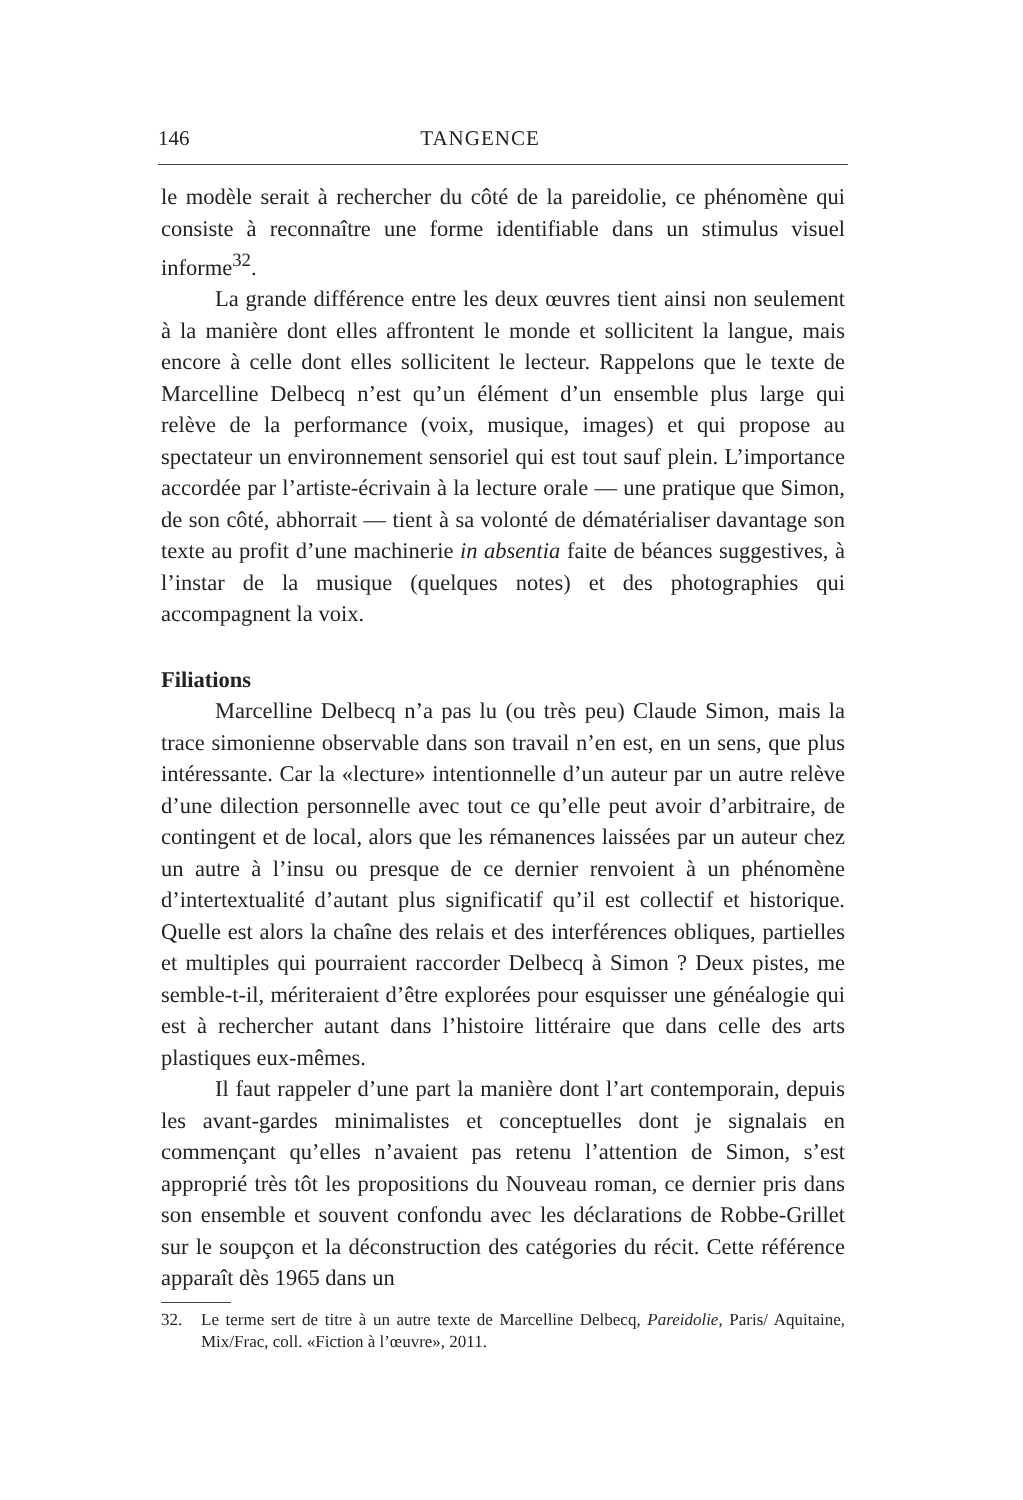146 TANGENCE
le modèle serait à rechercher du côté de la pareidolie, ce phénomène qui consiste à reconnaître une forme identifiable dans un stimulus visuel informe<sup>32</sup>.
La grande différence entre les deux œuvres tient ainsi non seulement à la manière dont elles affrontent le monde et sollicitent la langue, mais encore à celle dont elles sollicitent le lecteur. Rappelons que le texte de Marcelline Delbecq n’est qu’un élément d’un ensemble plus large qui relève de la performance (voix, musique, images) et qui propose au spectateur un environnement sensoriel qui est tout sauf plein. L’importance accordée par l’artiste-écrivain à la lecture orale — une pratique que Simon, de son côté, abhorrait — tient à sa volonté de dématérialiser davantage son texte au profit d’une machinerie in absentia faite de béances suggestives, à l’instar de la musique (quelques notes) et des photographies qui accompagnent la voix.
Filiations
Marcelline Delbecq n’a pas lu (ou très peu) Claude Simon, mais la trace simonienne observable dans son travail n’en est, en un sens, que plus intéressante. Car la «lecture» intentionnelle d’un auteur par un autre relève d’une dilection personnelle avec tout ce qu’elle peut avoir d’arbitraire, de contingent et de local, alors que les rémanences laissées par un auteur chez un autre à l’insu ou presque de ce dernier renvoient à un phénomène d’intertextualité d’autant plus significatif qu’il est collectif et historique. Quelle est alors la chaîne des relais et des interférences obliques, partielles et multiples qui pourraient raccorder Delbecq à Simon ? Deux pistes, me semble-t-il, mériteraient d’être explorées pour esquisser une généalogie qui est à rechercher autant dans l’histoire littéraire que dans celle des arts plastiques eux-mêmes.
Il faut rappeler d’une part la manière dont l’art contemporain, depuis les avant-gardes minimalistes et conceptuelles dont je signalais en commençant qu’elles n’avaient pas retenu l’attention de Simon, s’est approprié très tôt les propositions du Nouveau roman, ce dernier pris dans son ensemble et souvent confondu avec les déclarations de Robbe-Grillet sur le soupçon et la déconstruction des catégories du récit. Cette référence apparaît dès 1965 dans un
32. Le terme sert de titre à un autre texte de Marcelline Delbecq, Pareidolie, Paris/ Aquitaine, Mix/Frac, coll. «Fiction à l’œuvre», 2011.